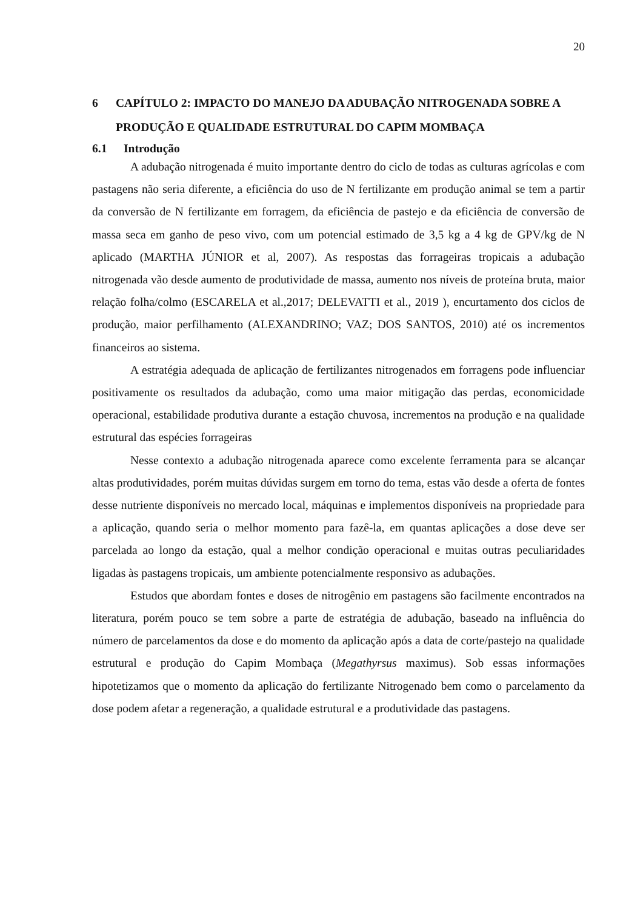20
6 CAPÍTULO 2: IMPACTO DO MANEJO DA ADUBAÇÃO NITROGENADA SOBRE A PRODUÇÃO E QUALIDADE ESTRUTURAL DO CAPIM MOMBAÇA
6.1 Introdução
A adubação nitrogenada é muito importante dentro do ciclo de todas as culturas agrícolas e com pastagens não seria diferente, a eficiência do uso de N fertilizante em produção animal se tem a partir da conversão de N fertilizante em forragem, da eficiência de pastejo e da eficiência de conversão de massa seca em ganho de peso vivo, com um potencial estimado de 3,5 kg a 4 kg de GPV/kg de N aplicado (MARTHA JÚNIOR et al, 2007). As respostas das forrageiras tropicais a adubação nitrogenada vão desde aumento de produtividade de massa, aumento nos níveis de proteína bruta, maior relação folha/colmo (ESCARELA et al.,2017; DELEVATTI et al., 2019 ), encurtamento dos ciclos de produção, maior perfilhamento (ALEXANDRINO; VAZ; DOS SANTOS, 2010) até os incrementos financeiros ao sistema.
A estratégia adequada de aplicação de fertilizantes nitrogenados em forragens pode influenciar positivamente os resultados da adubação, como uma maior mitigação das perdas, economicidade operacional, estabilidade produtiva durante a estação chuvosa, incrementos na produção e na qualidade estrutural das espécies forrageiras
Nesse contexto a adubação nitrogenada aparece como excelente ferramenta para se alcançar altas produtividades, porém muitas dúvidas surgem em torno do tema, estas vão desde a oferta de fontes desse nutriente disponíveis no mercado local, máquinas e implementos disponíveis na propriedade para a aplicação, quando seria o melhor momento para fazê-la, em quantas aplicações a dose deve ser parcelada ao longo da estação, qual a melhor condição operacional e muitas outras peculiaridades ligadas às pastagens tropicais, um ambiente potencialmente responsivo as adubações.
Estudos que abordam fontes e doses de nitrogênio em pastagens são facilmente encontrados na literatura, porém pouco se tem sobre a parte de estratégia de adubação, baseado na influência do número de parcelamentos da dose e do momento da aplicação após a data de corte/pastejo na qualidade estrutural e produção do Capim Mombaça (Megathyrsus maximus). Sob essas informações hipotetizamos que o momento da aplicação do fertilizante Nitrogenado bem como o parcelamento da dose podem afetar a regeneração, a qualidade estrutural e a produtividade das pastagens.